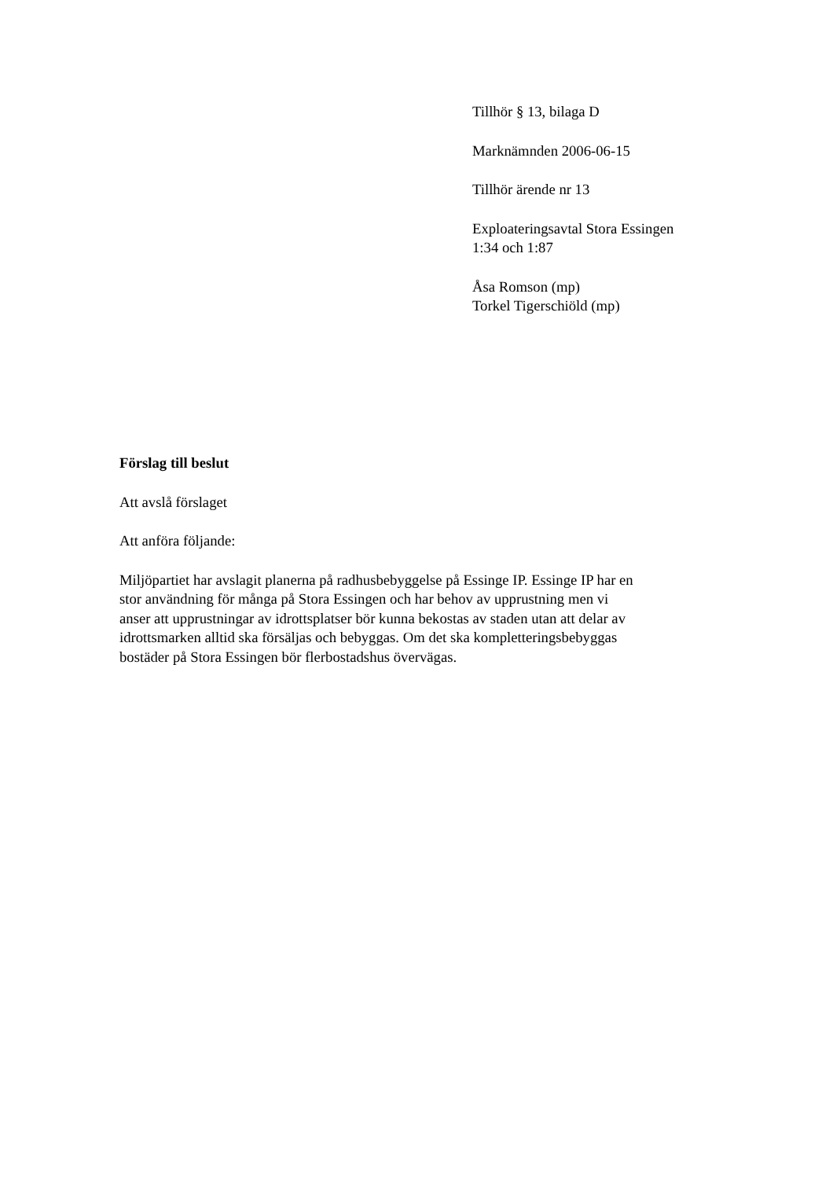Tillhör § 13, bilaga D
Marknämnden 2006-06-15
Tillhör ärende nr 13
Exploateringsavtal Stora Essingen
1:34 och 1:87
Åsa Romson (mp)
Torkel Tigerschiöld (mp)
Förslag till beslut
Att avslå förslaget
Att anföra följande:
Miljöpartiet har avslagit planerna på radhusbebyggelse på Essinge IP. Essinge IP har en
stor användning för många på Stora Essingen och har behov av upprustning men vi
anser att upprustningar av idrottsplatser bör kunna bekostas av staden utan att delar av
idrottsmarken alltid ska försäljas och bebyggas. Om det ska kompletteringsbebyggas
bostäder på Stora Essingen bör flerbostadshus övervägas.